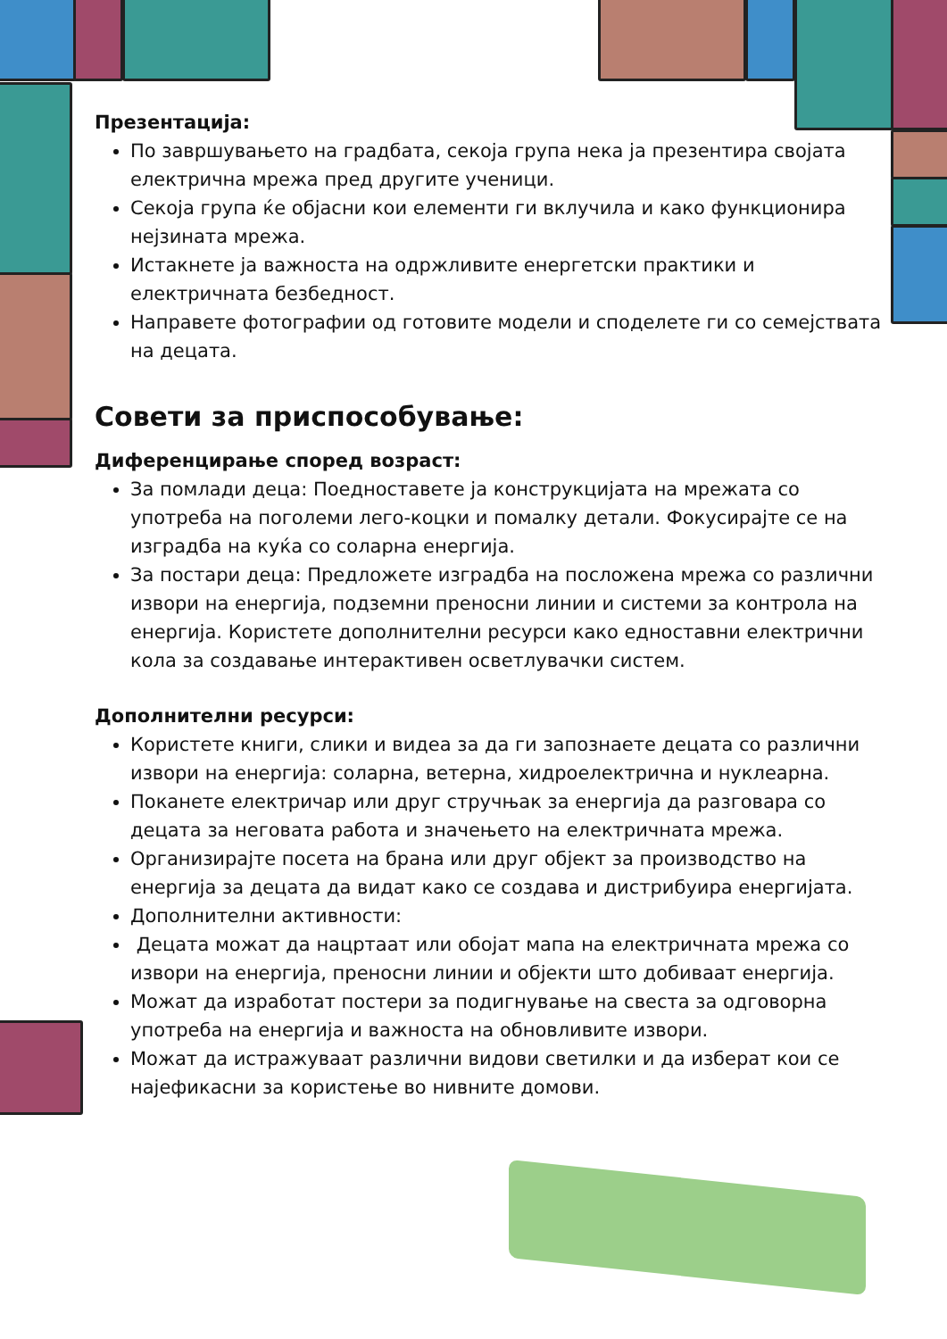Презентација:
По завршувањето на градбата, секоја група нека ја презентира својата електрична мрежа пред другите ученици.
Секоја група ќе објасни кои елементи ги вклучила и како функционира нејзината мрежа.
Истакнете ја важноста на одржливите енергетски практики и електричната безбедност.
Направете фотографии од готовите модели и споделете ги со семејствата на децата.
Совети за приспособување:
Диференцирање според возраст:
За помлади деца: Поедноставете ја конструкцијата на мрежата со употреба на поголеми лего-коцки и помалку детали. Фокусирајте се на изградба на куќа со соларна енергија.
За постари деца: Предложете изградба на посложена мрежа со различни извори на енергија, подземни преносни линии и системи за контрола на енергија. Користете дополнителни ресурси како едноставни електрични кола за создавање интерактивен осветлувачки систем.
Дополнителни ресурси:
Користете книги, слики и видеа за да ги запознаете децата со различни извори на енергија: соларна, ветерна, хидроелектрична и нуклеарна.
Поканете електричар или друг стручњак за енергија да разговара со децата за неговата работа и значењето на електричната мрежа.
Организирајте посета на брана или друг објект за производство на енергија за децата да видат како се создава и дистрибуира енергијата.
Дополнителни активности:
Децата можат да нацртаат или обојат мапа на електричната мрежа со извори на енергија, преносни линии и објекти што добиваат енергија.
Можат да изработат постери за подигнување на свеста за одговорна употреба на енергија и важноста на обновливите извори.
Можат да истражуваат различни видови светилки и да изберат кои се најефикасни за користење во нивните домови.